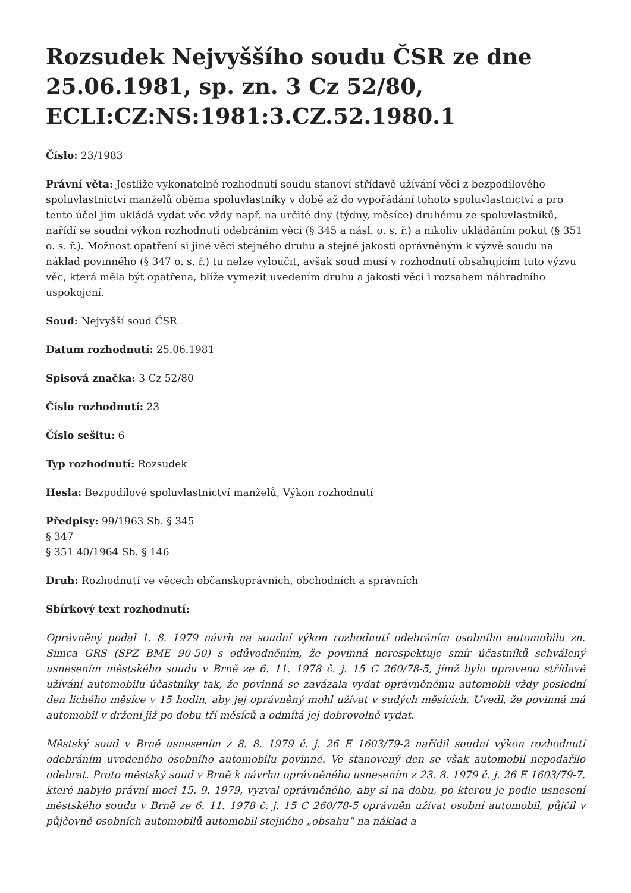Rozsudek Nejvyššího soudu ČSR ze dne 25.06.1981, sp. zn. 3 Cz 52/80, ECLI:CZ:NS:1981:3.CZ.52.1980.1
Číslo: 23/1983
Právní věta: Jestliže vykonatelné rozhodnutí soudu stanoví střídavě užívání věci z bezpodílového spoluvlastnictví manželů oběma spoluvlastníky v době až do vypořádání tohoto spoluvlastnictví a pro tento účel jim ukládá vydat věc vždy např. na určité dny (týdny, měsíce) druhému ze spoluvlastníků, nařídí se soudní výkon rozhodnutí odebráním věci (§ 345 a násl. o. s. ř.) a nikoliv ukládáním pokut (§ 351 o. s. ř.). Možnost opatření si jiné věci stejného druhu a stejné jakosti oprávněným k výzvě soudu na náklad povinného (§ 347 o. s. ř.) tu nelze vyloučit, avšak soud musí v rozhodnutí obsahujícím tuto výzvu věc, která měla být opatřena, blíže vymezit uvedením druhu a jakosti věci i rozsahem náhradního uspokojení.
Soud: Nejvyšší soud ČSR
Datum rozhodnutí: 25.06.1981
Spisová značka: 3 Cz 52/80
Číslo rozhodnutí: 23
Číslo sešitu: 6
Typ rozhodnutí: Rozsudek
Hesla: Bezpodílové spoluvlastnictví manželů, Výkon rozhodnutí
Předpisy: 99/1963 Sb. § 345
§ 347
§ 351 40/1964 Sb. § 146
Druh: Rozhodnutí ve věcech občanskoprávních, obchodních a správních
Sbírkový text rozhodnutí:
Oprávněný podal 1. 8. 1979 návrh na soudní výkon rozhodnutí odebráním osobního automobilu zn. Simca GRS (SPZ BME 90-50) s odůvodněním, že povinná nerespektuje smír účastníků schválený usnesením městského soudu v Brně ze 6. 11. 1978 č. j. 15 C 260/78-5, jímž bylo upraveno střídavé užívání automobilu účastníky tak, že povinná se zavázala vydat oprávněnému automobil vždy poslední den lichého měsíce v 15 hodin, aby jej oprávněný mohl užívat v sudých měsících. Uvedl, že povinná má automobil v držení již po dobu tří měsíců a odmítá jej dobrovolně vydat.
Městský soud v Brně usnesením z 8. 8. 1979 č. j. 26 E 1603/79-2 nařídil soudní výkon rozhodnutí odebráním uvedeného osobního automobilu povinné. Ve stanovený den se však automobil nepodařilo odebrat. Proto městský soud v Brně k návrhu oprávněného usnesením z 23. 8. 1979 č. j. 26 E 1603/79-7, které nabylo právní moci 15. 9. 1979, vyzval oprávněného, aby si na dobu, po kterou je podle usnesení městského soudu v Brně ze 6. 11. 1978 č. j. 15 C 260/78-5 oprávněn užívat osobní automobil, půjčil v půjčovně osobních automobilů automobil stejného „obsahu“ na náklad a